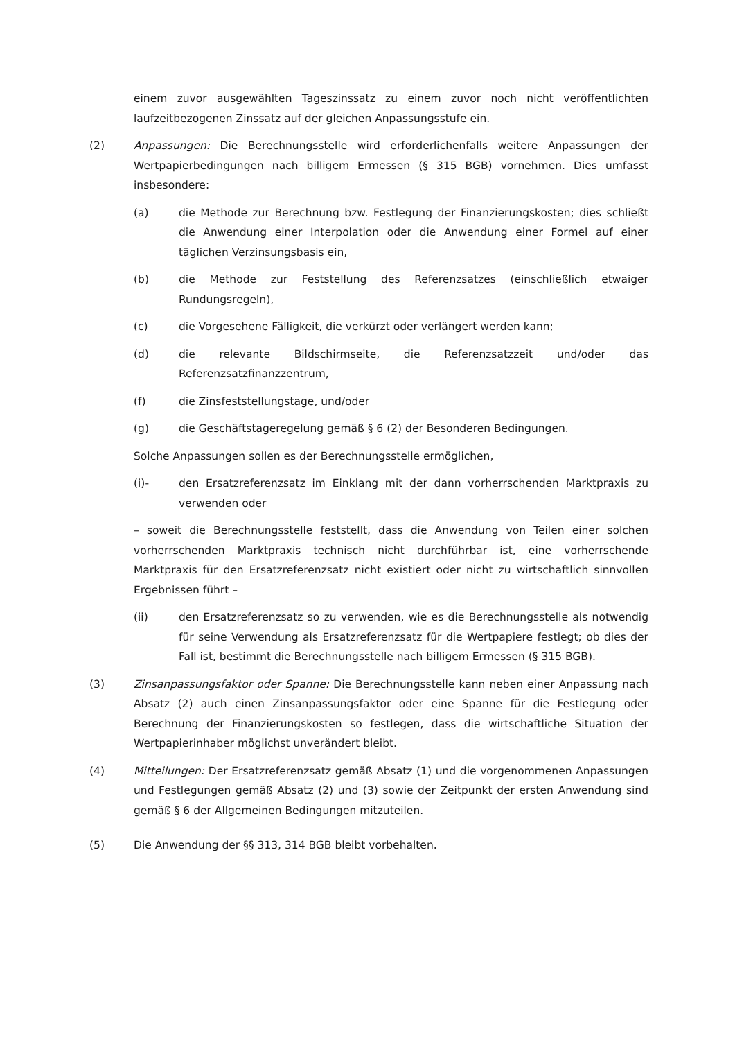einem zuvor ausgewählten Tageszinssatz zu einem zuvor noch nicht veröffentlichten laufzeitbezogenen Zinssatz auf der gleichen Anpassungsstufe ein.
(2) Anpassungen: Die Berechnungsstelle wird erforderlichenfalls weitere Anpassungen der Wertpapierbedingungen nach billigem Ermessen (§ 315 BGB) vornehmen. Dies umfasst insbesondere:
(a) die Methode zur Berechnung bzw. Festlegung der Finanzierungskosten; dies schließt die Anwendung einer Interpolation oder die Anwendung einer Formel auf einer täglichen Verzinsungsbasis ein,
(b) die Methode zur Feststellung des Referenzsatzes (einschließlich etwaiger Rundungsregeln),
(c) die Vorgesehene Fälligkeit, die verkürzt oder verlängert werden kann;
(d) die relevante Bildschirmseite, die Referenzsatzzeit und/oder das Referenzsatzfinanzzentrum,
(f) die Zinsfeststellungstage, und/oder
(g) die Geschäftstageregelung gemäß § 6 (2) der Besonderen Bedingungen.
Solche Anpassungen sollen es der Berechnungsstelle ermöglichen,
(i)- den Ersatzreferenzsatz im Einklang mit der dann vorherrschenden Marktpraxis zu verwenden oder
– soweit die Berechnungsstelle feststellt, dass die Anwendung von Teilen einer solchen vorherrschenden Marktpraxis technisch nicht durchführbar ist, eine vorherrschende Marktpraxis für den Ersatzreferenzsatz nicht existiert oder nicht zu wirtschaftlich sinnvollen Ergebnissen führt –
(ii) den Ersatzreferenzsatz so zu verwenden, wie es die Berechnungsstelle als notwendig für seine Verwendung als Ersatzreferenzsatz für die Wertpapiere festlegt; ob dies der Fall ist, bestimmt die Berechnungsstelle nach billigem Ermessen (§ 315 BGB).
(3) Zinsanpassungsfaktor oder Spanne: Die Berechnungsstelle kann neben einer Anpassung nach Absatz (2) auch einen Zinsanpassungsfaktor oder eine Spanne für die Festlegung oder Berechnung der Finanzierungskosten so festlegen, dass die wirtschaftliche Situation der Wertpapierinhaber möglichst unverändert bleibt.
(4) Mitteilungen: Der Ersatzreferenzsatz gemäß Absatz (1) und die vorgenommenen Anpassungen und Festlegungen gemäß Absatz (2) und (3) sowie der Zeitpunkt der ersten Anwendung sind gemäß § 6 der Allgemeinen Bedingungen mitzuteilen.
(5) Die Anwendung der §§ 313, 314 BGB bleibt vorbehalten.